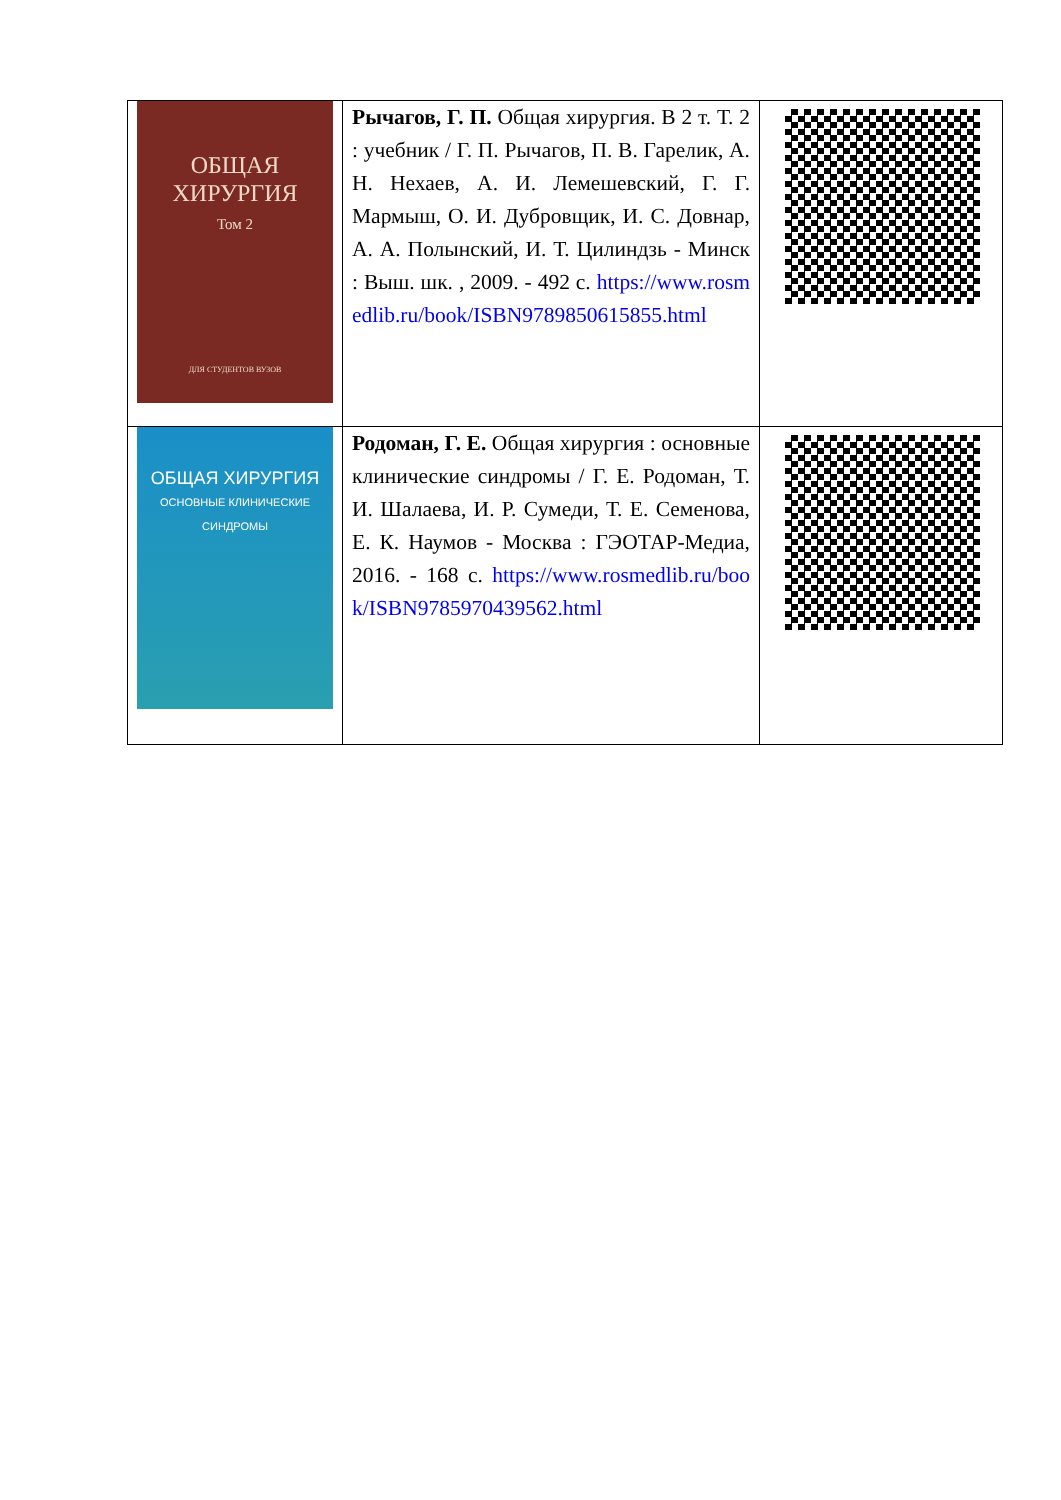| ОБЩАЯ ХИРУРГИЯ Том 2 ДЛЯ СТУДЕНТОВ ВУЗОВ | Рычагов, Г. П. Общая хирургия. В 2 т. Т. 2 : учебник / Г. П. Рычагов, П. В. Гарелик, А. Н. Нехаев, А. И. Лемешевский, Г. Г. Мармыш, О. И. Дубровщик, И. С. Довнар, А. А. Полынский, И. Т. Цилиндзь - Минск : Выш. шк. , 2009. - 492 с. https://www.rosmedlib.ru/book/ISBN9789850615855.html | |
| ОБЩАЯ ХИРУРГИЯ ОСНОВНЫЕ КЛИНИЧЕСКИЕ СИНДРОМЫ | Родоман, Г. Е. Общая хирургия : основные клинические синдромы / Г. Е. Родоман, Т. И. Шалаева, И. Р. Сумеди, Т. Е. Семенова, Е. К. Наумов - Москва : ГЭОТАР-Медиа, 2016. - 168 с. https://www.rosmedlib.ru/book/ISBN9785970439562.html | |